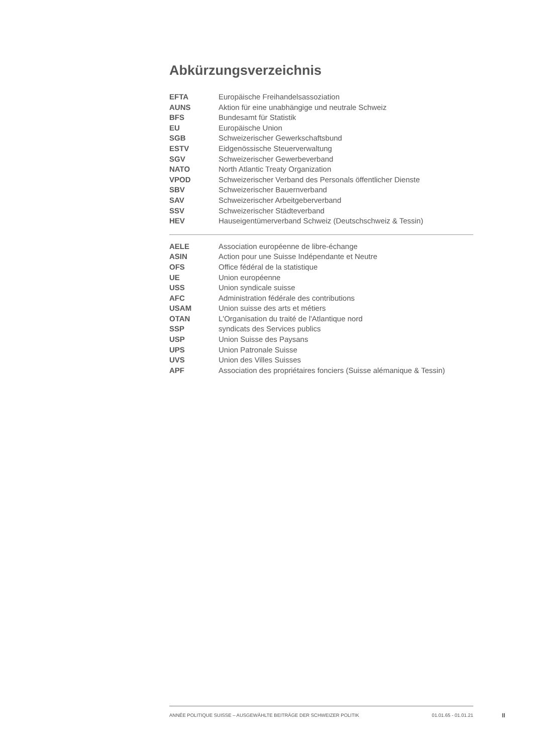Abkürzungsverzeichnis
| EFTA | Europäische Freihandelsassoziation |
| AUNS | Aktion für eine unabhängige und neutrale Schweiz |
| BFS | Bundesamt für Statistik |
| EU | Europäische Union |
| SGB | Schweizerischer Gewerkschaftsbund |
| ESTV | Eidgenössische Steuerverwaltung |
| SGV | Schweizerischer Gewerbeverband |
| NATO | North Atlantic Treaty Organization |
| VPOD | Schweizerischer Verband des Personals öffentlicher Dienste |
| SBV | Schweizerischer Bauernverband |
| SAV | Schweizerischer Arbeitgeberverband |
| SSV | Schweizerischer Städteverband |
| HEV | Hauseigentümerverband Schweiz (Deutschschweiz & Tessin) |
| AELE | Association européenne de libre-échange |
| ASIN | Action pour une Suisse Indépendante et Neutre |
| OFS | Office fédéral de la statistique |
| UE | Union européenne |
| USS | Union syndicale suisse |
| AFC | Administration fédérale des contributions |
| USAM | Union suisse des arts et métiers |
| OTAN | L'Organisation du traité de l'Atlantique nord |
| SSP | syndicats des Services publics |
| USP | Union Suisse des Paysans |
| UPS | Union Patronale Suisse |
| UVS | Union des Villes Suisses |
| APF | Association des propriétaires fonciers (Suisse alémanique & Tessin) |
ANNÉE POLITIQUE SUISSE – AUSGEWÄHLTE BEITRÄGE DER SCHWEIZER POLITIK 01.01.65 - 01.01.21
II